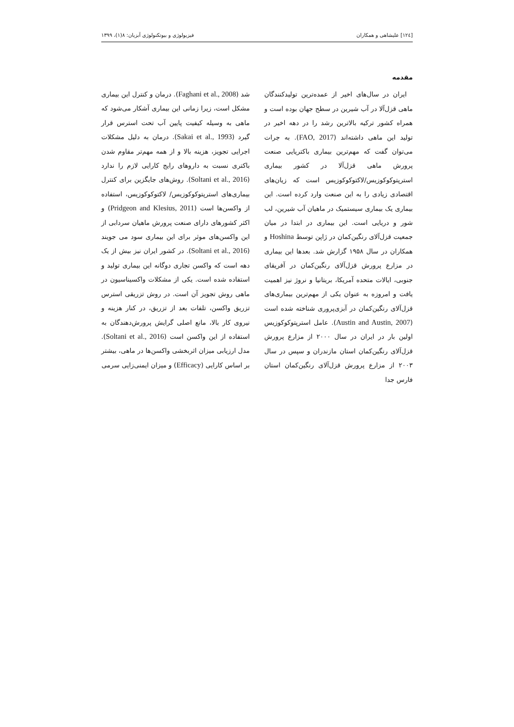[۱۲٤] علیشاهی و همکاران فیزیولوژی و بیوتکنولوژی آبزیان: ۸(۱)، ۱۳۹۹
مقدمه
ایران در سال‌های اخیر از عمده‌ترین تولیدکنندگان ماهی قزل‌آلا در آب شیرین در سطح جهان بوده است و همراه کشور ترکیه بالاترین رشد را در دهه اخیر در تولید این ماهی داشته‌اند (FAO, 2017). به جرات می‌توان گفت که مهم‌ترین بیماری باکتریایی صنعت پرورش ماهی قزل‌آلا در کشور بیماری استرپتوکوکوزیس/لاکتوکوکوزیس است که زیان‌های اقتصادی زیادی را به این صنعت وارد کرده است. این بیماری یک بیماری سیستمیک در ماهیان آب شیرین، لب شور و دریایی است. این بیماری در ابتدا در میان جمعیت قزل‌آلای رنگین‌کمان در ژاپن توسط Hoshina و همکاران در سال ۱۹۵۸ گزارش شد. بعدها این بیماری در مزارع پرورش قزل‌آلای رنگین‌کمان در آفریقای جنوبی، ایالات متحده آمریکا، بریتانیا و نروژ نیز اهمیت یافت و امروزه به عنوان یکی از مهم‌ترین بیماری‌های قزل‌آلای رنگین‌کمان در آبزی‌پروری شناخته شده است (Austin and Austin, 2007). عامل استرپتوکوکوزیس اولین بار در ایران در سال ۲۰۰۰ از مزارع پرورش قزل‌آلای رنگین‌کمان استان مازندران و سپس در سال ۲۰۰۳ از مزارع پرورش قزل‌آلای رنگین‌کمان استان فارس جدا
شد (Faghani et al., 2008). درمان و کنترل این بیماری مشکل است، زیرا زمانی این بیماری آشکار می‌شود که ماهی به وسیله کیفیت پایین آب تحت استرس قرار گیرد (Sakai et al., 1993). درمان به دلیل مشکلات اجرایی تجویز، هزینه بالا و از همه مهم‌تر مقاوم شدن باکتری نسبت به داروهای رایج کارایی لازم را ندارد (Soltani et al., 2016). روش‌های جایگزین برای کنترل بیماری‌های استرپتوکوکوزیس/ لاکتوکوکوزیس، استفاده از واکسن‌ها است (Pridgeon and Klesius, 2011) و اکثر کشورهای دارای صنعت پرورش ماهیان سردابی از این واکسن‌های موثر برای این بیماری سود می جویند (Soltani et al., 2016). در کشور ایران نیز بیش از یک دهه است که واکسن تجاری دوگانه این بیماری تولید و استفاده شده است. یکی از مشکلات واکسیناسیون در ماهی روش تجویز آن است. در روش تزریقی استرس تزریق واکسن، تلفات بعد از تزریق، در کنار هزینه و نیروی کار بالا، مانع اصلی گرایش پرورش‌دهندگان به استفاده از این واکسن است (Soltani et al., 2016). مدل ارزیابی میزان اثربخشی واکسن‌ها در ماهی، بیشتر بر اساس کارایی (Efficacy) و میزان ایمنی‌زایی سرمی